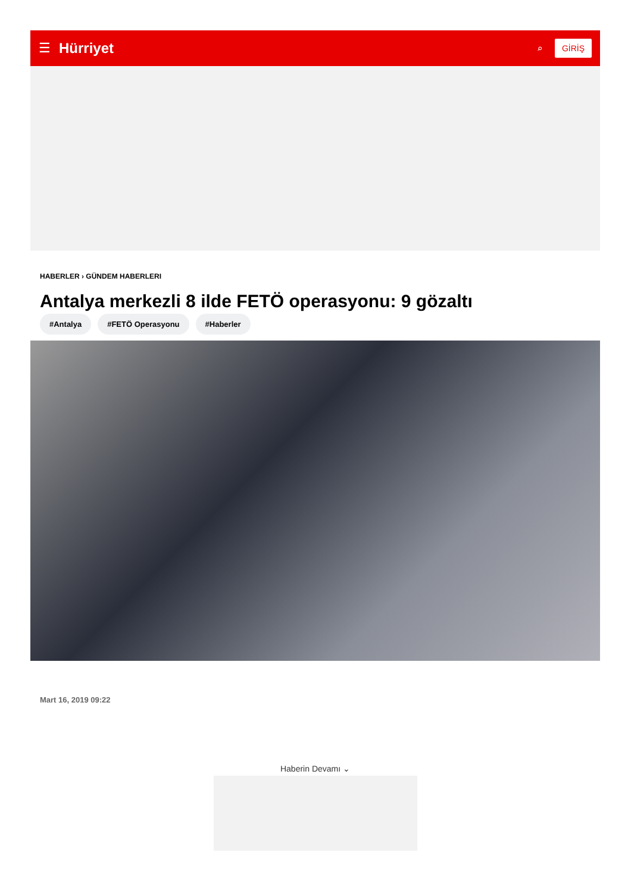☰ Hürriyet ⌕ GİRİŞ
HABERLER › GÜNDEM HABERLERI
Antalya merkezli 8 ilde FETÖ operasyonu: 9 gözaltı
#Antalya #FETÖ Operasyonu #Haberler
Mart 16, 2019 09:22
Haberin Devamı ⌄